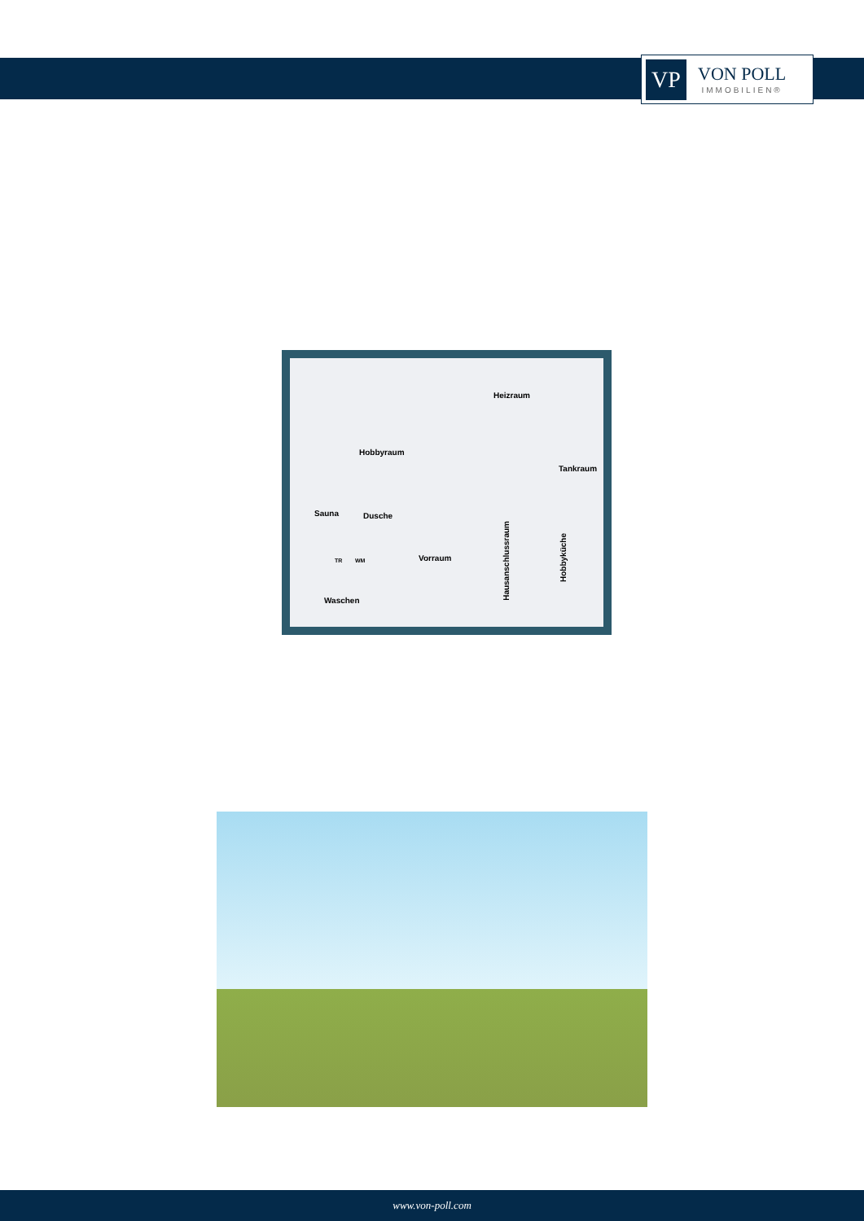VP
VON POLL
IMMOBILIEN®
Hobbyraum
Heizraum
Tankraum
Sauna Dusche
Vorraum
Waschen
TR WM
Hausanschlussraum
Hobbyküche
www.von-poll.com